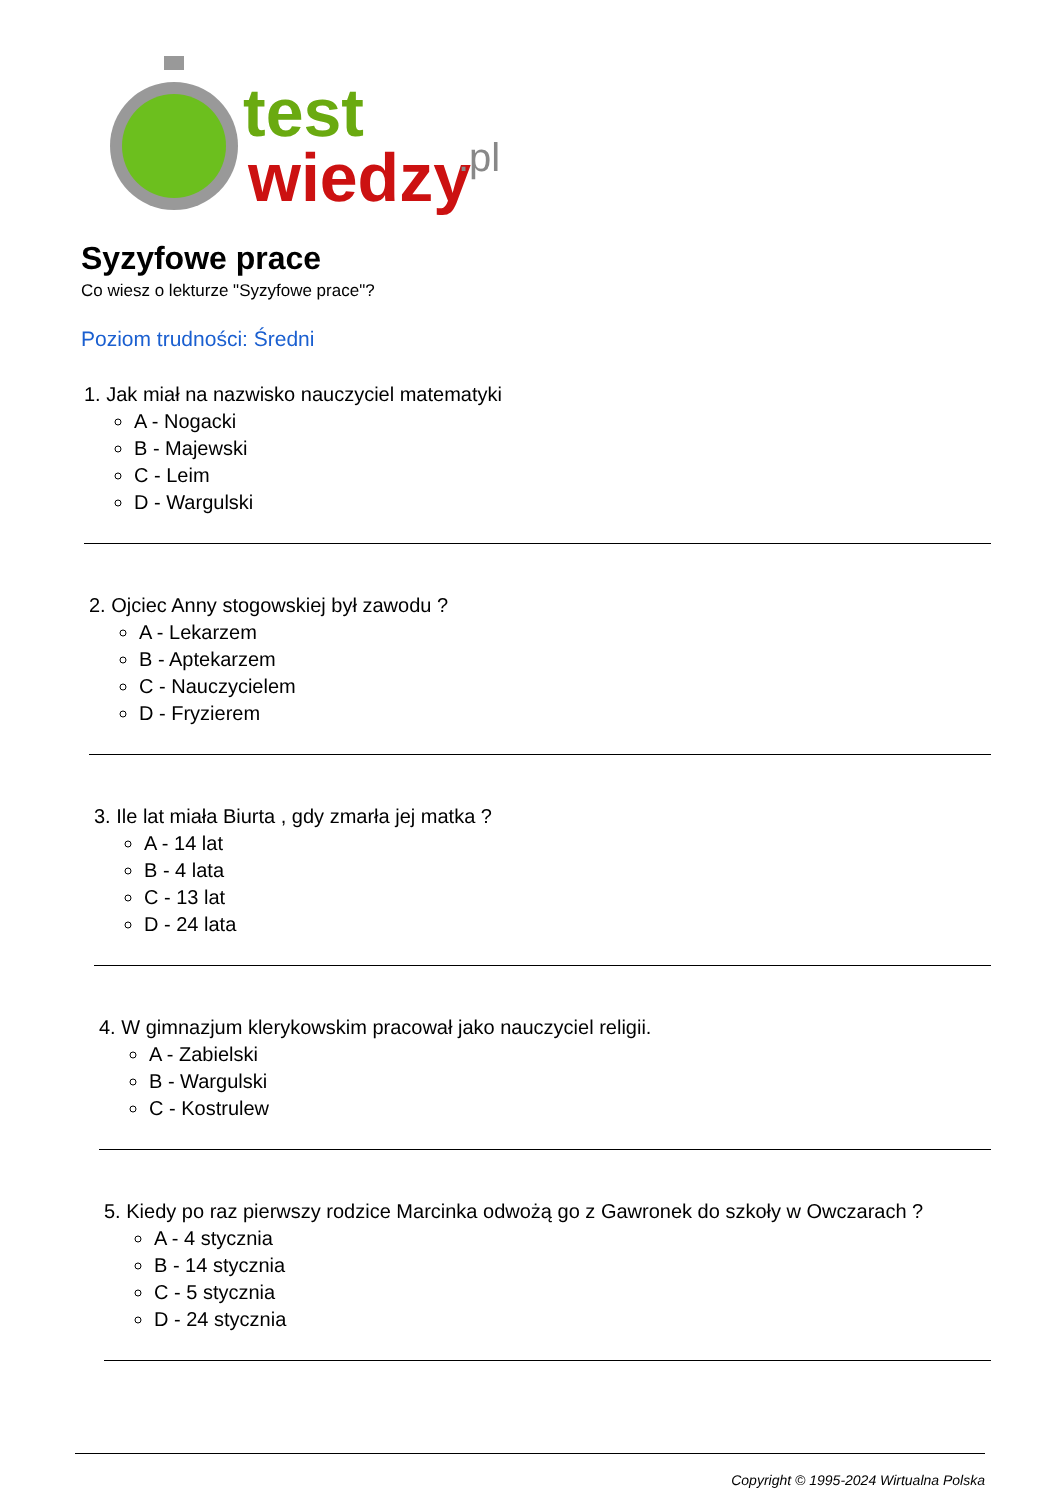test
wiedzy
.pl
Syzyfowe prace
Co wiesz o lekturze "Syzyfowe prace"?
Poziom trudności: Średni
1. Jak miał na nazwisko nauczyciel matematyki
A - Nogacki
B - Majewski
C - Leim
D - Wargulski
2. Ojciec Anny stogowskiej był zawodu ?
A - Lekarzem
B - Aptekarzem
C - Nauczycielem
D - Fryzierem
3. Ile lat miała Biurta , gdy zmarła jej matka ?
A - 14 lat
B - 4 lata
C - 13 lat
D - 24 lata
4. W gimnazjum klerykowskim pracował jako nauczyciel religii.
A - Zabielski
B - Wargulski
C - Kostrulew
5. Kiedy po raz pierwszy rodzice Marcinka odwożą go z Gawronek do szkoły w Owczarach ?
A - 4 stycznia
B - 14 stycznia
C - 5 stycznia
D - 24 stycznia
Copyright © 1995-2024 Wirtualna Polska